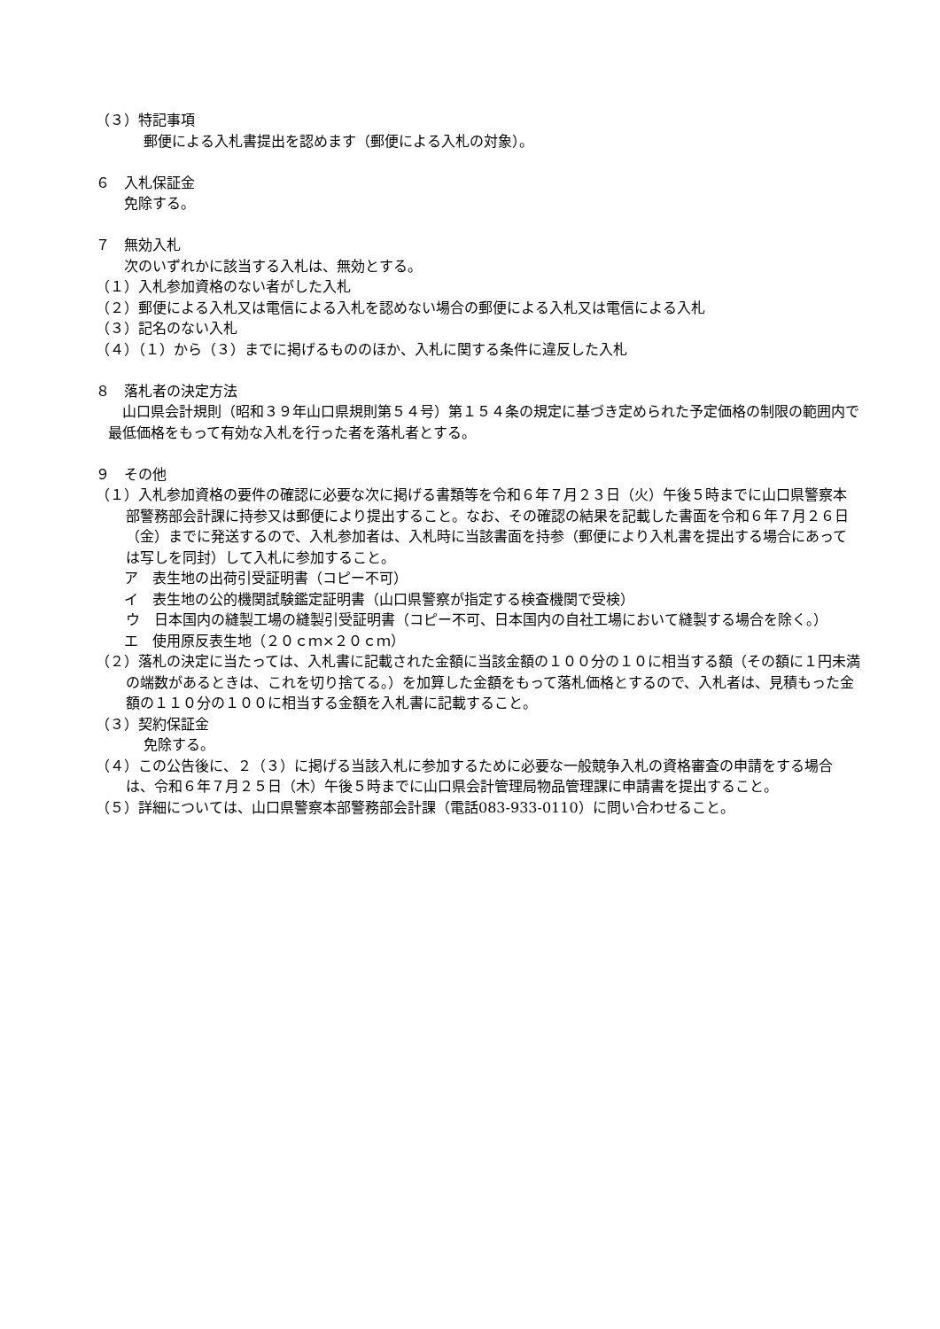（３）特記事項
郵便による入札書提出を認めます（郵便による入札の対象）。
６　入札保証金
免除する。
７　無効入札
次のいずれかに該当する入札は、無効とする。
（１）入札参加資格のない者がした入札
（２）郵便による入札又は電信による入札を認めない場合の郵便による入札又は電信による入札
（３）記名のない入札
（４）（１）から（３）までに掲げるもののほか、入札に関する条件に違反した入札
８　落札者の決定方法
山口県会計規則（昭和３９年山口県規則第５４号）第１５４条の規定に基づき定められた予定価格の制限の範囲内で最低価格をもって有効な入札を行った者を落札者とする。
９　その他
（１）入札参加資格の要件の確認に必要な次に掲げる書類等を令和６年７月２３日（火）午後５時までに山口県警察本部警務部会計課に持参又は郵便により提出すること。なお、その確認の結果を記載した書面を令和６年７月２６日（金）までに発送するので、入札参加者は、入札時に当該書面を持参（郵便により入札書を提出する場合にあっては写しを同封）して入札に参加すること。
ア　表生地の出荷引受証明書（コピー不可）
イ　表生地の公的機関試験鑑定証明書（山口県警察が指定する検査機関で受検）
ウ　日本国内の縫製工場の縫製引受証明書（コピー不可、日本国内の自社工場において縫製する場合を除く。）
エ　使用原反表生地（２０ｃｍ×２０ｃｍ）
（２）落札の決定に当たっては、入札書に記載された金額に当該金額の１００分の１０に相当する額（その額に１円未満の端数があるときは、これを切り捨てる。）を加算した金額をもって落札価格とするので、入札者は、見積もった金額の１１０分の１００に相当する金額を入札書に記載すること。
（３）契約保証金
免除する。
（４）この公告後に、２（３）に掲げる当該入札に参加するために必要な一般競争入札の資格審査の申請をする場合は、令和６年７月２５日（木）午後５時までに山口県会計管理局物品管理課に申請書を提出すること。
（５）詳細については、山口県警察本部警務部会計課（電話083-933-0110）に問い合わせること。